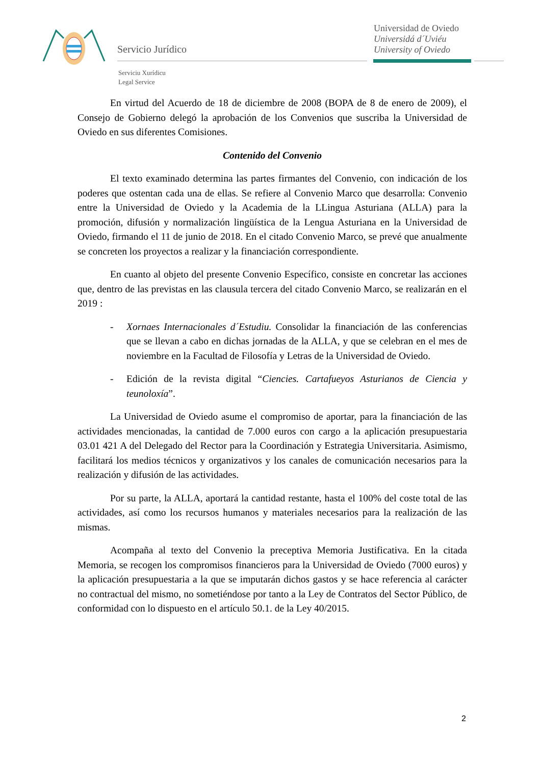Servicio Jurídico
Universidad de Oviedo
Universidá d´Uviéu
University of Oviedo
Serviciu Xurídicu
Legal Service
En virtud del Acuerdo de 18 de diciembre de 2008 (BOPA de 8 de enero de 2009), el Consejo de Gobierno delegó la aprobación de los Convenios que suscriba la Universidad de Oviedo en sus diferentes Comisiones.
Contenido del Convenio
El texto examinado determina las partes firmantes del Convenio, con indicación de los poderes que ostentan cada una de ellas. Se refiere al Convenio Marco que desarrolla: Convenio entre la Universidad de Oviedo y la Academia de la LLingua Asturiana (ALLA) para la promoción, difusión y normalización lingüística de la Lengua Asturiana en la Universidad de Oviedo, firmando el 11 de junio de 2018. En el citado Convenio Marco, se prevé que anualmente se concreten los proyectos a realizar y la financiación correspondiente.
En cuanto al objeto del presente Convenio Específico, consiste en concretar las acciones que, dentro de las previstas en las clausula tercera del citado Convenio Marco, se realizarán en el 2019 :
- Xornaes Internacionales d´Estudiu. Consolidar la financiación de las conferencias que se llevan a cabo en dichas jornadas de la ALLA, y que se celebran en el mes de noviembre en la Facultad de Filosofía y Letras de la Universidad de Oviedo.
- Edición de la revista digital “Ciencies. Cartafueyos Asturianos de Ciencia y teunoloxía”.
La Universidad de Oviedo asume el compromiso de aportar, para la financiación de las actividades mencionadas, la cantidad de 7.000 euros con cargo a la aplicación presupuestaria 03.01 421 A del Delegado del Rector para la Coordinación y Estrategia Universitaria. Asimismo, facilitará los medios técnicos y organizativos y los canales de comunicación necesarios para la realización y difusión de las actividades.
Por su parte, la ALLA, aportará la cantidad restante, hasta el 100% del coste total de las actividades, así como los recursos humanos y materiales necesarios para la realización de las mismas.
Acompaña al texto del Convenio la preceptiva Memoria Justificativa. En la citada Memoria, se recogen los compromisos financieros para la Universidad de Oviedo (7000 euros) y la aplicación presupuestaria a la que se imputarán dichos gastos y se hace referencia al carácter no contractual del mismo, no sometiéndose por tanto a la Ley de Contratos del Sector Público, de conformidad con lo dispuesto en el artículo 50.1. de la Ley 40/2015.
2